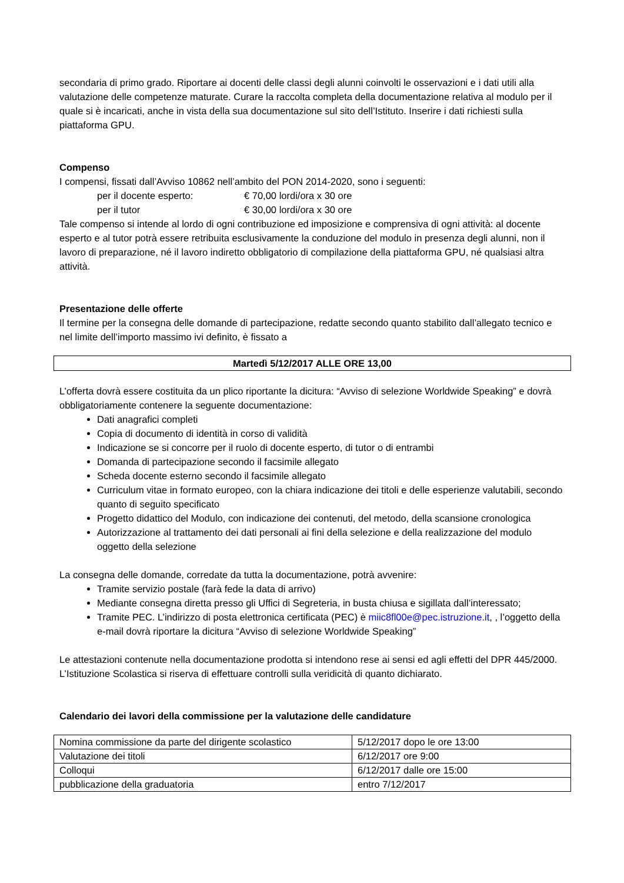secondaria di primo grado. Riportare ai docenti delle classi degli alunni coinvolti le osservazioni e i dati utili alla valutazione delle competenze maturate. Curare la raccolta completa della documentazione relativa al modulo per il quale si è incaricati, anche in vista della sua documentazione sul sito dell’Istituto. Inserire i dati richiesti sulla piattaforma GPU.
Compenso
I compensi, fissati dall’Avviso 10862 nell’ambito del PON 2014-2020, sono i seguenti:
per il docente esperto: € 70,00 lordi/ora x 30 ore
per il tutor € 30,00 lordi/ora x 30 ore
Tale compenso si intende al lordo di ogni contribuzione ed imposizione e comprensiva di ogni attività: al docente esperto e al tutor potrà essere retribuita esclusivamente la conduzione del modulo in presenza degli alunni, non il lavoro di preparazione, né il lavoro indiretto obbligatorio di compilazione della piattaforma GPU, né qualsiasi altra attività.
Presentazione delle offerte
Il termine per la consegna delle domande di partecipazione, redatte secondo quanto stabilito dall’allegato tecnico e nel limite dell’importo massimo ivi definito, è fissato a
Martedì 5/12/2017 ALLE ORE 13,00
L’offerta dovrà essere costituita da un plico riportante la dicitura: “Avviso di selezione Worldwide Speaking” e dovrà obbligatoriamente contenere la seguente documentazione:
Dati anagrafici completi
Copia di documento di identità in corso di validità
Indicazione se si concorre per il ruolo di docente esperto, di tutor o di entrambi
Domanda di partecipazione secondo il facsimile allegato
Scheda docente esterno secondo il facsimile allegato
Curriculum vitae in formato europeo, con la chiara indicazione dei titoli e delle esperienze valutabili, secondo quanto di seguito specificato
Progetto didattico del Modulo, con indicazione dei contenuti, del metodo, della scansione cronologica
Autorizzazione al trattamento dei dati personali ai fini della selezione e della realizzazione del modulo oggetto della selezione
La consegna delle domande, corredate da tutta la documentazione, potrà avvenire:
Tramite servizio postale (farà fede la data di arrivo)
Mediante consegna diretta presso gli Uffici di Segreteria, in busta chiusa e sigillata dall’interessato;
Tramite PEC. L’indirizzo di posta elettronica certificata (PEC) è miic8fl00e@pec.istruzione.it, , l’oggetto della e-mail dovrà riportare la dicitura “Avviso di selezione Worldwide Speaking”
Le attestazioni contenute nella documentazione prodotta si intendono rese ai sensi ed agli effetti del DPR 445/2000. L’Istituzione Scolastica si riserva di effettuare controlli sulla veridicità di quanto dichiarato.
Calendario dei lavori della commissione per la valutazione delle candidature
| Nomina commissione da parte del dirigente scolastico | 5/12/2017 dopo le ore 13:00 |
| Valutazione dei titoli | 6/12/2017 ore 9:00 |
| Colloqui | 6/12/2017 dalle ore 15:00 |
| pubblicazione della graduatoria | entro 7/12/2017 |